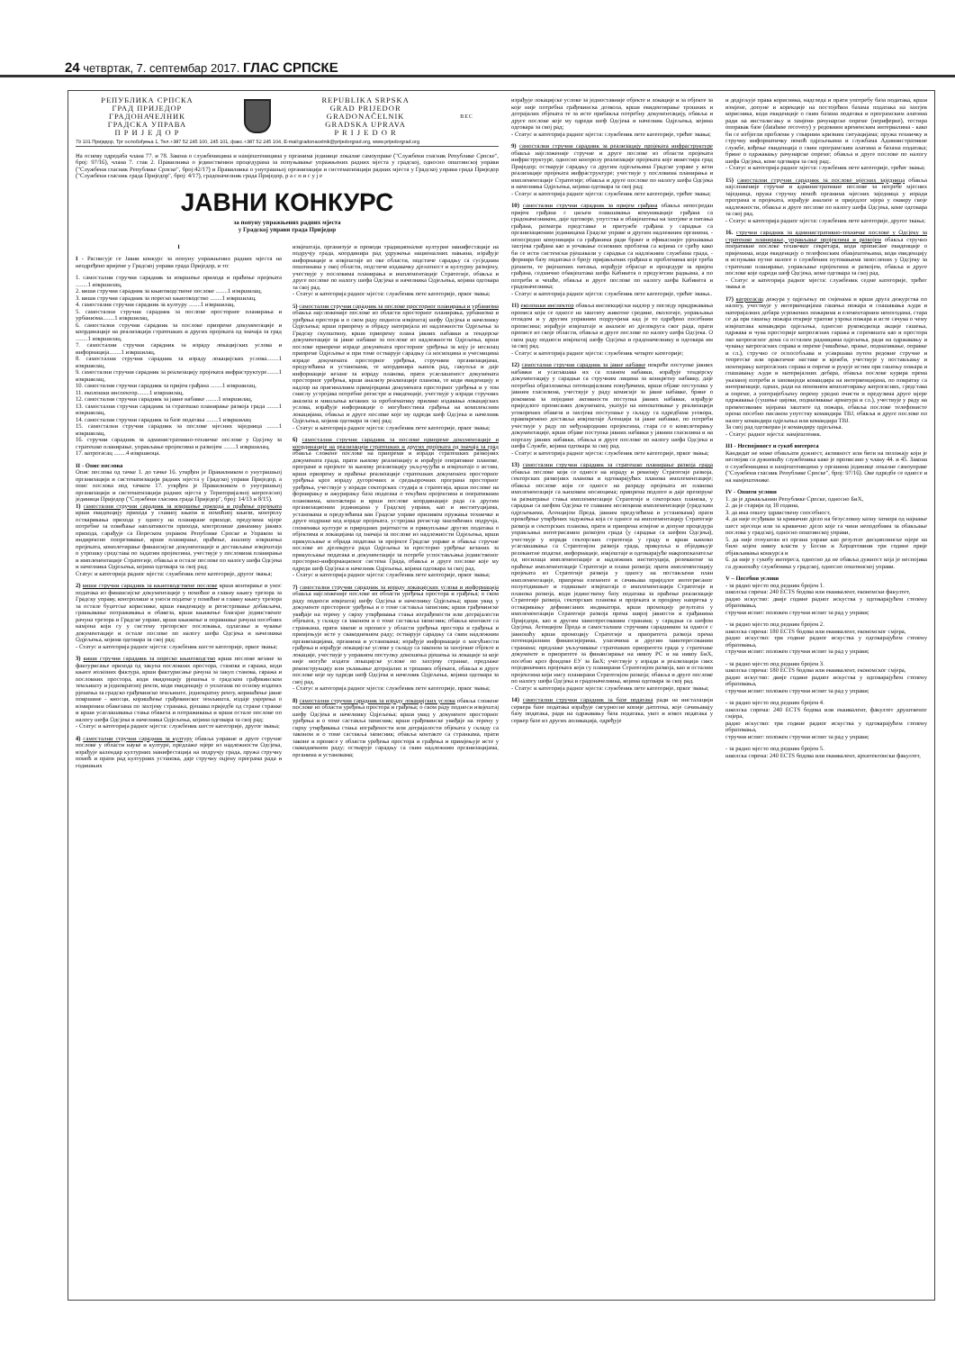24 четвртак, 7. септембар 2017. ГЛАС СРПСКЕ
РЕПУБЛИКА СРПСКА
ГРАД ПРИЈЕДОР
ГРАДОНАЧЕЛНИК
ГРАДСКА УПРАВА
П Р И Ј Е Д О Р
REPUBLIKA SRPSKA
GRAD PRIJEDOR
GRADONAČELNIK
GRADSKA UPRAVA
P R I J E D O R
BEC
79 101 Приједор, Трг ослобођења 1, Тел.+387 52 245 100, 245 101, факс.+387 52 245 104, E-mail:gradonacelnik@prijedorgrad.org, www.prijedorgrad.org
На основу одредаба члана 77. и 78. Закона о службеницима и намјештеницима у органима јединице локалне самоуправе ("Службени гласник Републике Српске", број: 97/16), члана 7. став 2. Правилника о јединственим процедурама за попуњавање упражњених радних мјеста у градској, односно општинској управи ("Службени гласник Републике Српске", број:42/17) и Правилника о унутрашњој организацији и систематизацији радних мјеста у Градској управи града Приједор ("Службени гласник града Приједор", број: 4/17), градоначелник града Приједор, р а с п и с у ј е
ЈАВНИ КОНКУРС
за попуну упражњених радних мјеста
у Градској управи града Приједор
I
I - Расписује се Јавни конкурс за попуну упражњених радних мјеста на неодређено вријеме у Градској управи града Приједор, и то:
1. самостални стручни сарадник за извршење прихода и праћење пројеката ........1 извршилац,
2. виши стручни сарадник за књиговодствене послове ........1 извршилац,
3. виши стручни сарадник за пореско књиговодство ........1 извршилац,
4. самостални стручни сарадник за културу ........1 извршилац,
5. самостални стручни сарадник за послове просторног планирања и урбанизма........1 извршилац,
6. самостални стручни сарадник за послове припреме документације и координације на реализацији стратешких и других пројеката од значаја за град ........1 извршилац,
7. самостални стручни сарадник за израду локацијских услова и информација........1 извршилац,
8. самостални стручни сарадник за израду локацијских услова........1 извршилац,
9. самостални стручни сарадник за реализацију пројеката инфраструктуре........1 извршилац,
10. самостални стручни сарадник за пријем грађана ........1 извршилац,
11. еколошки инспектор........1 извршилац,
12. самостални стручни сарадник за јавне набавке ........1 извршилац,
13. самостални стручни сарадник за стратешко планирање развоја града ........1 извршилац,
14. самостални стручни сарадник за базе података ........1 извршилац
15. самостални стручни сарадник за послове мјесних заједница ........1 извршилац,
16. стручни сарадник за административно-техничке послове у Одсјеку за стратешко планирање, управљање пројектима и развојем ........1 извршилац,
17. ватрогасац ........4 извршиоца.
II - Опис послова
Опис послова од тачке 1. до тачке 16. утврђен је Правилником о унутрашњој организацији и систематизацији радних мјеста у Градској управи Приједор, а опис послова под тачком 17. утврђен је Правилником о унутрашњој организацији и систематизацији радних мјеста у Територијалној ватрогасној јединици Приједор ("Службени гласник града Приједор", број: 14/13 и 8/15).
1) самостални стручни сарадник за извршење прихода и праћење пројеката врши евиденцију прихода у главној књизи и помоћној књизи, контролу остваривања прихода у односу на планиране приходе, предузима мјере потребне за повећање наплативости прихода, контролише динамику јавних прихода, сарађује са Пореском управом Републике Српске и Управом за индиректно опорезивање, врши планирање, праћење, анализу извршења пројеката, комплетирање финансијске документације и достављање извјештаја о утрошку средстава по задатим пројектима, учествује у пословима планирања и имплементације Стратегије, обавља и остале послове по налогу шефа Одсјека и начелника Одјељења, којима одговара за свој рад;
Статус и категорија радног мјеста: службеник пете категорије, другог звања;
2) виши стручни сарадник за књиговодствене послове врши контирање и унос података из финансијске документације у помоћне и главну књигу трезора за Градску управу, контролише и уноси податке у помоћне и главну књигу трезора за остале буџетске кориснике, врши евиденцију и регистровање добављача, сравњавање потраживања и обавеза, врши књижење благајне јединственог рачуна трезора и Градске управе, врши књижење и поравнање рачуна посебних намјена који су у систему трезорског пословања, одлагање и чување документације и остале послове по налогу шефа Одсјека и начелника Одјељења, којима одговара за свој рад;
- Статус и категорија радног мјеста: службеник шесте категорије, првог звања;
3) виши стручни сарадник за пореско књиговодство врши послове везане за фактурисање прихода од закупа пословних простора, станова и гаража, води књиге излазних фактура, врши фактурисање рачуна за закуп станова, гаража и пословних простора, води евиденцију рјешења о градском грађевинском земљишту и једнократној ренти, води евиденцију о уплатама по основу издатих рјешења за градско грађевинско земљиште, једнократну ренту, коришћење јавне површине - киосци, коришћење грађевинског земљишта, издаје увјерења о измиреним обавезама по захтјеву странака, рјешава приједбе од стране странке и врши усаглашавања стања обавеза и потраживања и врши остале послове по налогу шефа Одсјека и начелника Одјељења, којима одговара за свој рад;
- Статус и категорија радног мјеста: службеник шесте категорије, другог звања;
4) самостални стручни сарадник за културу обавља управне и друге стручне послове у области науке и културе, предлаже мјере из надлежности Одсјека, израђује календар културних манифестација на подручју града, пружа стручну помоћ и прати рад културних установа, даје стручну оцјену програма рада и годишњих
извјештаја, организује и проводи традиционалне културне манифестације на подручју града, координира рад удружења националних мањина, израђује информације и извјештаје из ове области, подстиче сарадњу са сусједним општинама у овој области, подстиче издавачку дјелатност и културну размјену, учествује у пословима планирања и имплементације Стратегије, обавља и друге послове по налогу шефа Одсјека и начелника Одјељења, којима одговара за свој рад.
- Статус и категорија радног мјеста: службеник пете категорије, првог звања;
5) самостални стручни сарадник за послове просторног планирања и урбанизма обавља најсложеније послове из области просторног планирања, урбанизма и уређења простора и о свом раду подноси извјештај шефу Одсјека и начелнику Одјељења; врши припрему и обраду материјала из надлежности Одјељења за Градску скупштину, врши припрему плана јавних набавки и тендерске документације за јавне набавке за послове из надлежности Одјељења, врши послове припреме израде докумената просторног уређења за коју је носилац припреме Одјељење и при томе остварује сарадњу са носиоцима и учесницима израде докумената просторног уређења, стручним организацијама, предузећима и установама, те координира њихов рад, сакупља и даје информације везане за израду планова, прати усаглашеност докумената просторног уређења, врши анализу реализације планова, те води евиденцију и надзор на оригиналним примјерцима докумената просторног уређења и у том смислу устројава потребне регистре и евиденције, учествује у изради стручних анализа и мишљења везаних за проблематику прилико издавања локацијских услова, израђује информације о могућностима грађења на комплексним локацијама, обавља и друге послове које му одреди шеф Одсјека и начелник Одјељења, којима одговара за свој рад;
- Статус и категорија радног мјеста: службеник пете категорије, првог звања;
6) самостални стручни сарадник за послове припреме документације и координације на реализацији стратешких и других пројеката од значаја за град обавља сложене послове на припреми и изради стратешких развојних докумената града, прати њихову реализацију и израђује оперативне планове, програме и пројекте за њихову реализацију укључујући и извјештаје о истим, врши припрему и праћење реализације стратешких докумената просторног уређења кроз израду дугорочних и средњорочних програма просторног уређења, учествује у изради секторских студија и стратегија, врши послове на формирању и ажурирању база података о текућим пројектима и оперативним плановима, контактира и врши послове координације рада са другим организационим јединицама у Градској управи, као и институцијама, установама и предузећима ван Градске управе приликом пружања техничке и друге подршке код израде пројеката, устројава регистар заштићених подручја, споменика културе и природних ријеткости и прикупљање других података о објектима и локацијама од значаја за послове из надлежности Одјељења, врши прикупљање и обрада података за пројекте Градске управе и обавља стручне послове из дјелокруга рада Одјељења за просторно уређење везаних за прикупљање података и документације за потребе успостављања јединственог просторно-информационог система Града, обавља и друге послове које му одреди шеф Одсјека и начелник Одјељења, којима одговара за свој рад.
- Статус и категорија радног мјеста: службеник пете категорије, првог звања;
7) самостални стручни сарадник за израду локацијских услова и информација обавља најсложеније послове из области уређења простора и грађења; о свом раду подноси извјештај шефу Одсјека и начелнику Одјељења; врши увид у документе просторног уређења и о томе саставља записник; врши грађевинске увиђаје на терену у сврху утврђивања стања изграђености или дотрајалости објеката, у складу са законом и о томе саставља записник; обавља контакте са странкама, прати законе и прописе у области уређења простора и грађења и примјењује исте у свакодневном раду; остварује сарадњу са свим надлежним организацијама, органима и установама; израђује информације о могућности грађења и израђује локацијске услове у складу са законом за захтјевне објекте и локације, учествује у управном поступку доношења рјешења за локације за које није могуће издати локацијске услове по захтјеву странке, предлаже реконструкцију или уклањање дотрајалих и трошних објеката, обавља и друге послове које му одреди шеф Одсјека и начелник Одјељења, којима одговара за свој рад.
- Статус и категорија радног мјеста: службеник пете категорије, првог звања;
8) самостални стручни сарадник за израду локацијских услова обавља сложене послове из области уређења простора и грађења; о свом раду подноси извјештај шефу Одсјека и начелнику Одјељења; врши увид у документе просторног уређења и о томе саставља записник; врши грађевинске увиђаје на терену у сврху утврђивања стања изграђености или дотрајалости објеката у складу са законом и о томе саставља записник; обавља контакте са странкама, прати законе и прописе у области уређења простора и грађења и примјењује исте у свакодневном раду; остварује сарадњу са свим надлежним организацијама, органима и установама;
израђује локацијске услове за једноставније објекте и локације и за објекте за које није потребна грађевинска дозвола, врши евидентирање трошних и дотрајалих објеката те за исте прибавља потребну документацију, обавља и друге послове које му одреди шеф Одсјека и начелник Одјељења, којима одговара за свој рад;
- Статус и категорија радног мјеста: службеник пете категорије, трећег звања;
9) самостални стручни сарадник за реализацију пројеката инфраструктуре обавља најсложеније стручне и друге послове из области пројеката инфраструктуре, односно контролу реализације пројеката које инвестира град Приједор; остварује сарадњу са другим одјељењима Градске управе у вези реализације пројеката инфраструктуре; учествује у пословима планирања и имплементације Стратегије; обавља и друге послове по налогу шефа Одсјека и начелника Одјељења, којима одговара за свој рад;
- Статус и категорија радног мјеста: службеник пете категорије, трећег звања;
10) самостални стручни сарадник за пријем грађана обавља непосредан пријем грађана с циљем олакшавања комуникације грађана са градоначелником, даје одговоре, упутства и обавјештења на захтјеве и питања грађана, разматра представке и притужбе грађана у сарадњи са организационим јединицама Градске управе и другим надлежним органима, - непосредно комуницира са грађанима ради бржег и ефикаснијег рјешавања захтјева грађана као и уочавање основних проблема са којима се срећу како би се исти системски рјешавали у сарадњи са надлежним службама града, - формира базу података о броју пријављених грађана и проблемима које треба рјешити, те ријешених питања, израђује обрасце и процедуре за пријем грађана, седмично обавјештава шефа Кабинета о предузетим радњама, а по потреби и чешће, обавља и друге послове по налогу шефа Кабинета и градоначелника;
- Статус и категорија радног мјеста: службеник пете категорије, трећег звања..
11) еколошки инспектор обавља инспекцијски надзор у погледу придржавања прописа који се односе на заштиту животне средине, екологије, управљања отпадом и у другим управним подручјима кад је то одређено посебним прописима; израђује извјештаје и анализе из дјелокруга свог рада, прати прописе из своје области, обавља и друге послове по налогу шефа Одсјека. О свом раду подноси извјештај шефу Одсјека и градоначелнику и одговара им за свој рад.
- Статус и категорија радног мјеста: службеник четврте категорије;
12) самостални стручни сарадник за јавне набавке покреће поступке јавних набавки и усаглашава их са планом набавки, израђује тендерску документацију у сарадњи са стручним лицима за конкретну набавку, даје потребна образложења потенцијалним понуђачима, врши објаве поступака у јавним гласилима, учествује у раду комисије за јавне набавке, брине о роковима за поједине активности поступка јавних набавки, израђује приједлоге прописаних докумената, указује на непоштовање у реализацији уговорених обавеза и захтјева поступање у складу са одредбама уговора, правовремено доставља извјештаје Агенцији за јавне набавке, по потреби учествује у раду по међународним пројектима, стара се о комплетирању документације, врши објаве поступка јавних набавки у јавним гласилима и на порталу јавних набавки, обавља и друге послове по налогу шефа Одсјека и шефа Службе, којима одговара за свој рад.
- Статус и категорија радног мјеста: службеник пете категорије, првог звања;
13) самостални стручни сарадник за стратешко планирање развоја града обавља послове који се односе на израду и ревизију Стратегије развоја, секторских развојних планова и одговарајућих планова имплементације; обавља послове који се односе на разраду пројеката из планова имплементације са њиховим носиоцима; припрема подлоге и даје препоруке за разматрање стања имплементације Стратегије и секторских планова, у сарадњи са шефом Одсјека те главним носиоцима имплементације (градским одјељењима, Агенцијом Преда, јавним предузећима и установама) прати провођење утврђених задужења која се односе на имплементацију Стратегије развоја и секторских планова, прати и припрема измјене и допуне процедура управљања интегрисаним развојем града (у сарадњи са шефом Одсјека), учествује у изради секторских стратегија у граду и врши њихово усаглашавања са Стратегијом развоја града, прикупља и обједињује релевантне податке, информације, извјештаје и одговарајуће макропоказатеље од носилаца имплементације и надлежних институција, релевантне за праћење имплементације Стратегије и плана развоја; прати имплементацију пројеката из Стратегије развоја у односу на постављени план имплементације, припрема елементе и сачињава приједлог интегрисаног полугодишњег и годишњег извјештаја о имплементацији Стратегије и планова развоја, води јединствену базу података за праћење реализације Стратегије развоја, секторских планова и пројеката и процјену напретка у остваривању дефинисаних индикатора, врши промоцију резултата у имплементацији Стратегије развоја према широј јавности и грађанима Приједора, као и другим заинтересованим странама; у сарадњи са шефом Одсјека, Агенцијом Преда и самосталним стручним сарадником за односе с јавношћу врши промоцију Стратегије и приоритета развоја према потенцијалним финансијерима, улагачима и другим заинтересованим странама; предлаже укључивање стратешких приоритета града у стратешке документе и приоритете за финансирање на нивоу РС и на нивоу БиХ, посебно кроз фондове ЕУ за БиХ; учествује у изради и реализацији свих појединачних пројеката који су планирани Стратегијом развоја, као и осталим пројектима који нису планирани Стратегијом развоја; обавља и друге послове по налогу шефа Одсјека и градоначелника, којима одговара за свој рад.
- Статус и категорија радног мјеста: службеник пете категорије, првог звања;
14) самостални стручни сарадник за базе података ради на инсталацији сервера базе података израђује сигурносне копије датотека, које сачињавају базу података, ради на одржавању база података, увоз и извоз података у сервер базе из других апликација, одређује
и додјељује права корисника, надгледа и прати употребу база података, врши измјене, допуне и корекције на постојећим базама података на захтјев корисника, води евиденције о свим базама података и програмским алатима ради на инсталисању и замјени рачунарске опреме (периферне), тестира опоравак базе (database recovery) у редовним временским интервалима - како би се избјегли проблеми у стварним кризним ситуацијама; пружа техничку и стручну информатичку помоћ одјељењима и службама Административне службе, вођење евиденција о свим програмским алатима и базама података; брине о одржавању рачунарске опреме; обавља и друге послове по налогу шефа Одсјека, коме одговара за свој рад;.
- Статус и категорија радног мјеста: службеник пете категорије, трећег звања;
15) самостални стручни сарадник за послове мјесних заједница обавља најсложеније стручне и административне послове за потребе мјесних заједница, пружа стручну помоћ органима мјесних заједница у изради програма и пројеката, израђује анализе и приједлог мјера у оквиру своје надлежности, обавља и друге послове по налогу шефа Одсјека, коме одговара за свој рад.
- Статус и категорија радног мјеста: службеник пете категорије, другог звања;
16. стручни сарадник за административно-техничке послове у Одсјеку за стратешко планирање, управљање пројектима и развојем обавља стручно оперативне послове техничког секретара, води прописане евиденције о пријемима, води евиденцију о телефонским обавјештењима, води евиденцију и испуњава путне налоге о службеним путовањима запослених у Одсјеку за стратешко планирање, управљање пројектима и развојем, обавља и друге послове које одреди шеф Одсјека, коме одговара за свој рад.
- Статус и категорија радног мјеста: службеник седме категорије, трећег звања и
17) ватрогасац дежура у одјељењу по смјенама и врши друга дежурства по налогу, учествује у интервенцијама гашења пожара и спашавања људи и материјалних добара угрожених пожарима и елементарним непогодама, стара се да при гашењу пожара открије трагове узрока пожара и исте сачува о чему извјештава командира одјељења, односно руководиоца акције гашења, одржава и чува просторије ватрогасних гаража и спремишта као и простора око ватрогасног дома са осталим радницима одјељења, ради на одржавању и чувању ватрогасних справа и опреме (чишћење, прање, подмазивање, оправке и сл.), стручно се оспособљава и усавршава путем редовне стручне и теоретске или практичне наставе и вјежби, учествује у постављању и монтирању ватрогасних справа и опреме и рукује истим при гашењу пожара и спашавању људи и материјалних добара, обавља послове курира према указаној потреби и заповиједи командира на интервенцијама, по повратку са интервенције, одмах, ради на поновном комплетирању ватрогасних, средстава и опреме, а употријебљену опрему уредно очисти и предузима друге мјере одржавања (сушење цијеви, подмазивање арматура и сл.), учествује у раду на превентивним мјерама заштите од пожара, обавља послове телефонисте према посебно писаном упутству командира ТВЈ, обавља и друге послове по налогу командира одјељења или командира ТВЈ.
За свој рад одговоран је командиру одјељења.
- Статус радног мјеста: намјештеник.
III - Неспојивост и сукоб интереса
Кандидат не може обављати дужност, активност или бити на положају који је неспојив са дужношћу службеника како је прописано у члану 44. и 45. Закона о службеницима и намјештеницима у органима јединице локалне самоуправе ("Службени гласник Републике Српске", број: 97/16). Ове одредбе се односе и на намјештенике.
IV - Општи услови
1. да је држављанин Републике Српске, односно БиХ,
2. да је старији од 18 година,
3. да има општу здравствену способност,
4. да није осуђиван за кривично дјело на безусловну казну затвора од најмање шест мјесеци или за кривично дјело које га чини неподобним за обављање послова у градској, односно општинској управи,
5. да није отпуштан из органа управе као резултат дисциплинске мјере на било којем нивоу власти у Босни и Херцеговини три године прије објављивања конкурса и
6. да није у сукобу интереса, односно да не обавља дужност која је неспојива са дужношћу службеника у градској, односно општинској управи.
V – Посебни услови
- за радно мјесто под редним бројем 1.
школска спрема: 240 ECTS бодова или еквивалент, економски факултет,
радно искуство: двије године радног искуства у одговарајућем степену образовања,
стручни испит: положен стручни испит за рад у управи;
- за радно мјесто под редним бројем 2.
школска спрема: 180 ECTS бодова или еквивалент, економског смјера,
радно искуство: три године радног искуства у одговарајућем степену образовања,
стручни испит: положен стручни испит за рад у управи;
- за радно мјесто под редним бројем 3.
школска спрема: 180 ECTS бодова или еквивалент, економског смјера,
радно искуство: двије године радног искуства у одговарајућем степену образовања,
стручни испит: положен стручни испит за рад у управи;
- за радно мјесто под редним бројем 4.
школска спрема: 240 ECTS бодова или еквивалент, факултет друштвеног смјера,
радно искуство: три године радног искуства у одговарајућем степену образовања,
стручни испит: положен стручни испит за рад у управи;
- за радно мјесто под редним бројем 5.
школска спрема: 240 ECTS бодова или еквивалент, архитектонски факултет,